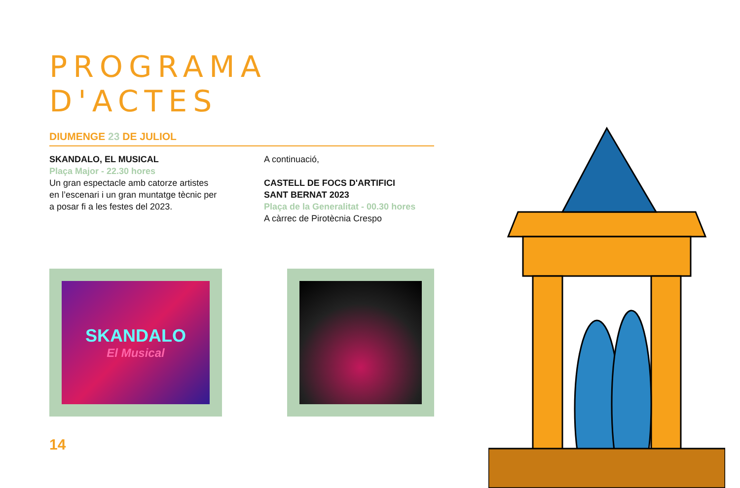PROGRAMA D'ACTES
DIUMENGE 23 DE JULIOL
SKANDALO, EL MUSICAL
Plaça Major - 22.30 hores
Un gran espectacle amb catorze artistes en l’escenari i un gran muntatge tècnic per a posar fi a les festes del 2023.
A continuació,
CASTELL DE FOCS D'ARTIFICI
SANT BERNAT 2023
Plaça de la Generalitat - 00.30 hores
A càrrec de Pirotècnia Crespo
SKANDALO
El Musical
14